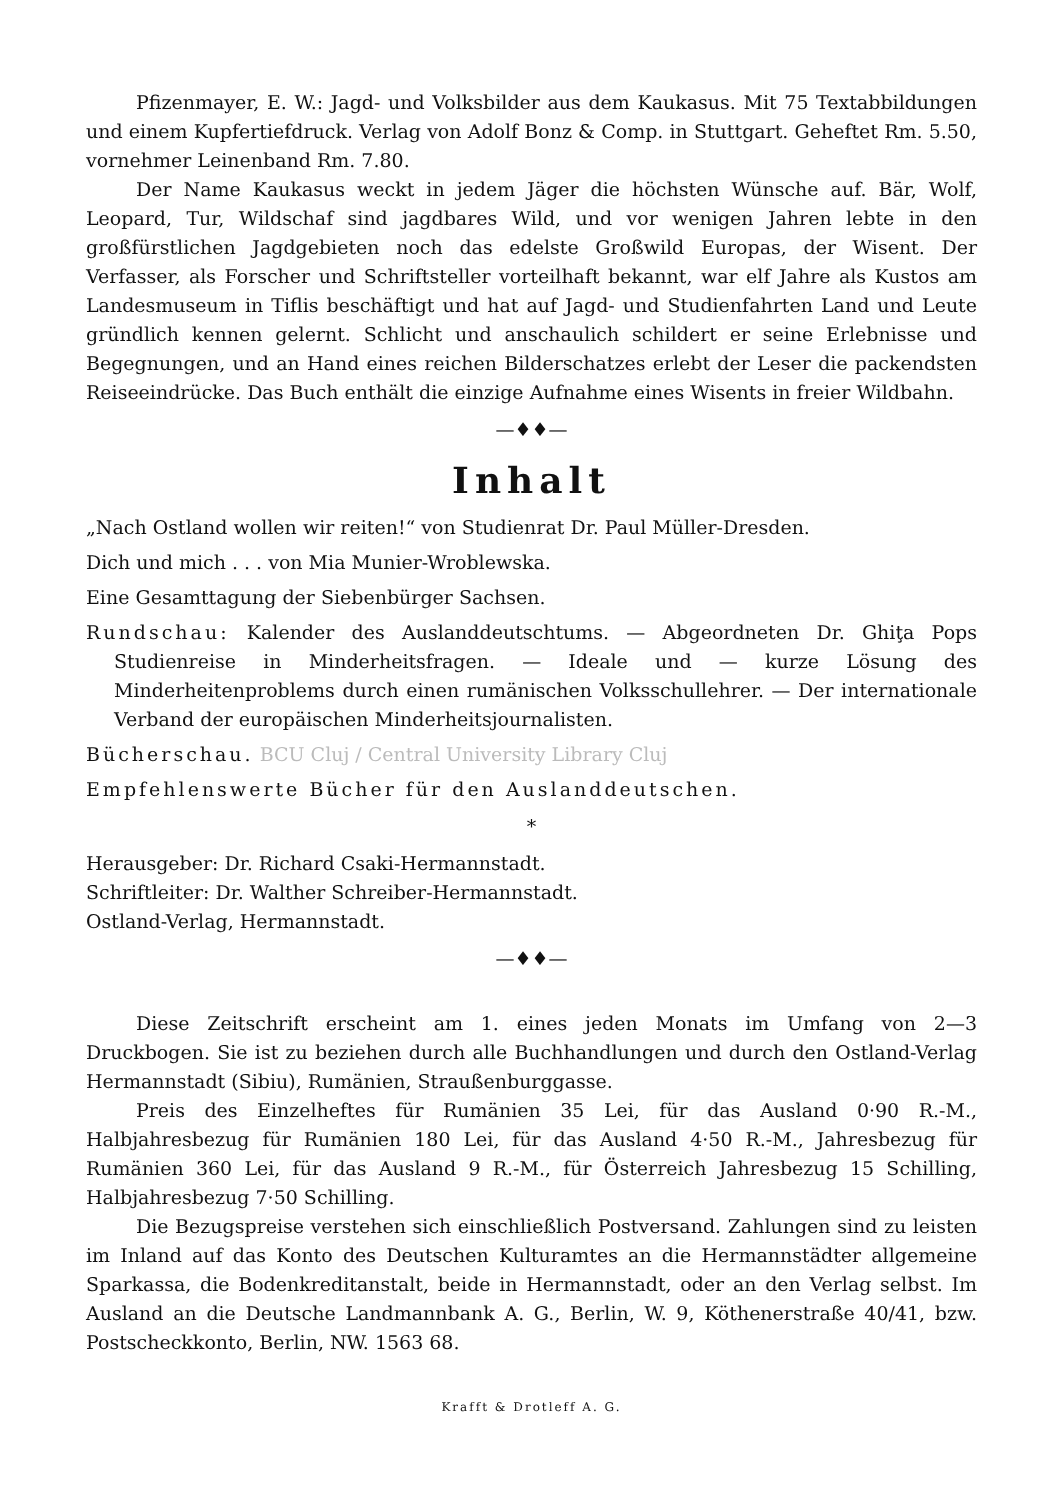Pfizenmayer, E. W.: Jagd- und Volksbilder aus dem Kaukasus. Mit 75 Textabbildungen und einem Kupfertiefdruck. Verlag von Adolf Bonz & Comp. in Stuttgart. Geheftet Rm. 5.50, vornehmer Leinenband Rm. 7.80.
Der Name Kaukasus weckt in jedem Jäger die höchsten Wünsche auf. Bär, Wolf, Leopard, Tur, Wildschaf sind jagdbares Wild, und vor wenigen Jahren lebte in den großfürstlichen Jagdgebieten noch das edelste Großwild Europas, der Wisent. Der Verfasser, als Forscher und Schriftsteller vorteilhaft bekannt, war elf Jahre als Kustos am Landesmuseum in Tiflis beschäftigt und hat auf Jagd- und Studienfahrten Land und Leute gründlich kennen gelernt. Schlicht und anschaulich schildert er seine Erlebnisse und Begegnungen, und an Hand eines reichen Bilderschatzes erlebt der Leser die packendsten Reiseeindrücke. Das Buch enthält die einzige Aufnahme eines Wisents in freier Wildbahn.
—♦♦—
Inhalt
„Nach Ostland wollen wir reiten!“ von Studienrat Dr. Paul Müller-Dresden.
Dich und mich . . . von Mia Munier-Wroblewska.
Eine Gesamttagung der Siebenbürger Sachsen.
Rundschau: Kalender des Auslanddeutschtums. — Abgeordneten Dr. Ghiţa Pops Studienreise in Minderheitsfragen. — Ideale und — kurze Lösung des Minderheitenproblems durch einen rumänischen Volksschullehrer. — Der internationale Verband der europäischen Minderheitsjournalisten.
Bücherschau. BCU Cluj / Central University Library Cluj
Empfehlenswerte Bücher für den Auslanddeutschen.
*
Herausgeber: Dr. Richard Csaki-Hermannstadt.
Schriftleiter: Dr. Walther Schreiber-Hermannstadt.
Ostland-Verlag, Hermannstadt.
—♦♦—
Diese Zeitschrift erscheint am 1. eines jeden Monats im Umfang von 2—3 Druckbogen. Sie ist zu beziehen durch alle Buchhandlungen und durch den Ostland-Verlag Hermannstadt (Sibiu), Rumänien, Straußenburggasse.
Preis des Einzelheftes für Rumänien 35 Lei, für das Ausland 0·90 R.-M., Halbjahresbezug für Rumänien 180 Lei, für das Ausland 4·50 R.-M., Jahresbezug für Rumänien 360 Lei, für das Ausland 9 R.-M., für Österreich Jahresbezug 15 Schilling, Halbjahresbezug 7·50 Schilling.
Die Bezugspreise verstehen sich einschließlich Postversand. Zahlungen sind zu leisten im Inland auf das Konto des Deutschen Kulturamtes an die Hermannstädter allgemeine Sparkassa, die Bodenkreditanstalt, beide in Hermannstadt, oder an den Verlag selbst. Im Ausland an die Deutsche Landmannbank A. G., Berlin, W. 9, Köthenerstraße 40/41, bzw. Postscheckkonto, Berlin, NW. 1563 68.
Krafft & Drotleff A. G.